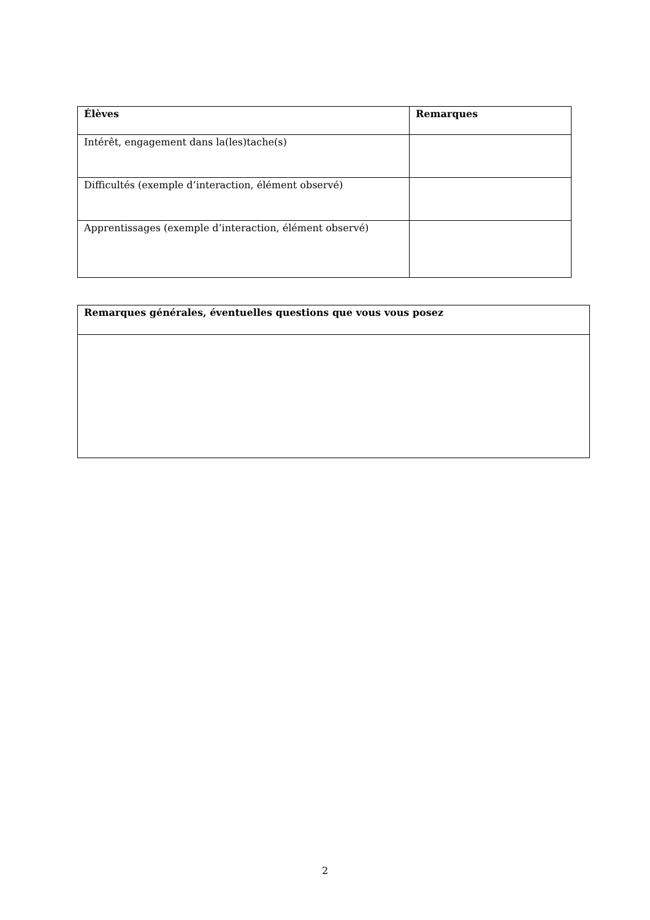| Élèves | Remarques |
| --- | --- |
| Intérêt, engagement dans la(les)tache(s) | |
| Difficultés (exemple d’interaction, élément observé) | |
| Apprentissages (exemple d’interaction, élément observé) | |
| Remarques générales, éventuelles questions que vous vous posez |
| --- |
2